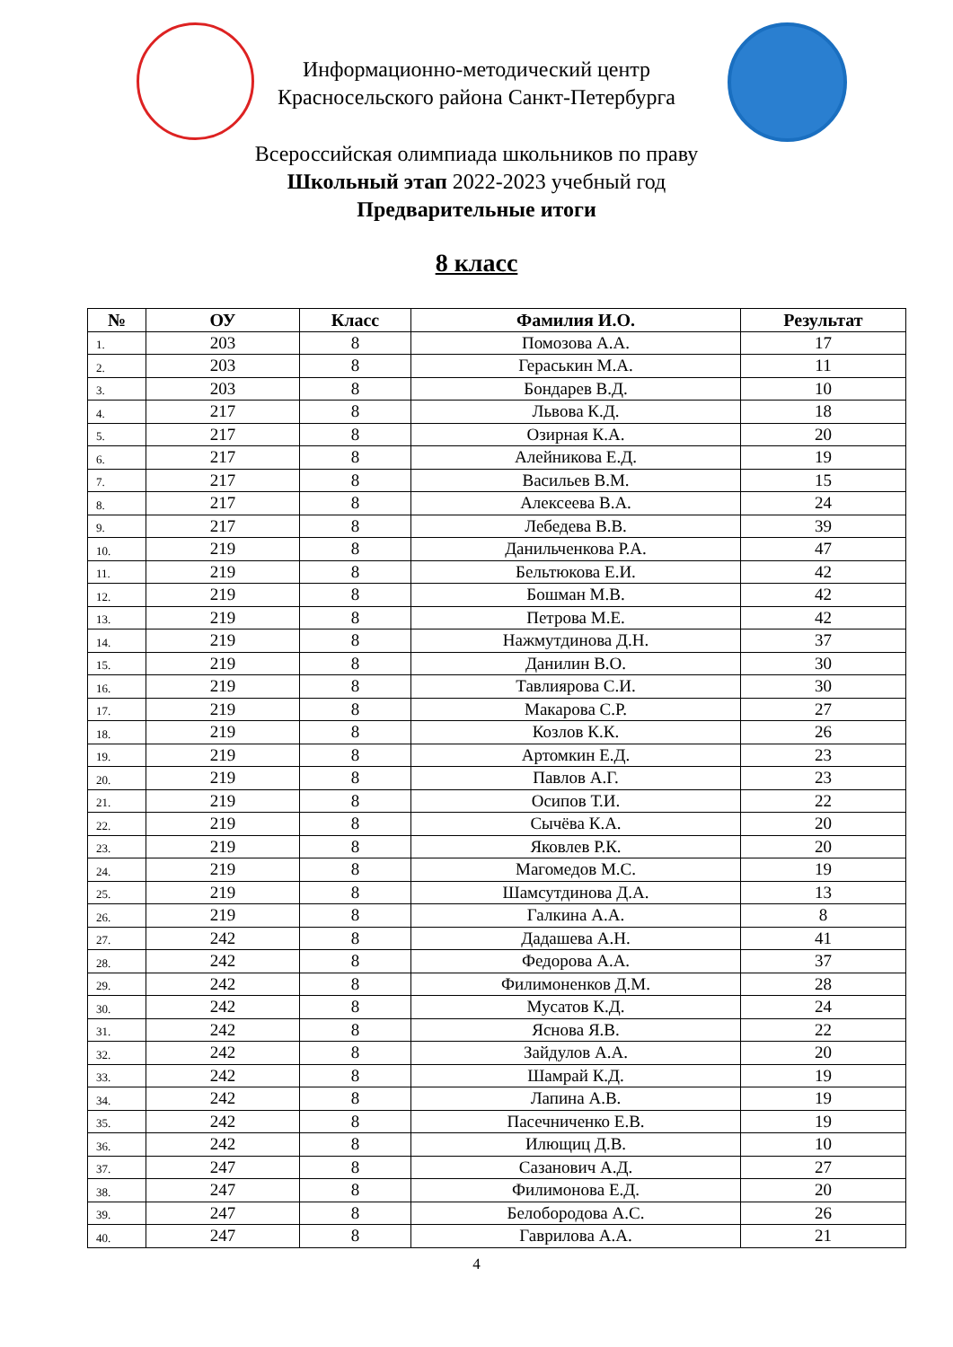Информационно-методический центр
Красносельского района Санкт-Петербурга
Всероссийская олимпиада школьников по праву
Школьный этап 2022-2023 учебный год
Предварительные итоги
8 класс
| № | ОУ | Класс | Фамилия И.О. | Результат |
| --- | --- | --- | --- | --- |
| 1. | 203 | 8 | Помозова А.А. | 17 |
| 2. | 203 | 8 | Гераськин М.А. | 11 |
| 3. | 203 | 8 | Бондарев В.Д. | 10 |
| 4. | 217 | 8 | Львова К.Д. | 18 |
| 5. | 217 | 8 | Озирная К.А. | 20 |
| 6. | 217 | 8 | Алейникова Е.Д. | 19 |
| 7. | 217 | 8 | Васильев В.М. | 15 |
| 8. | 217 | 8 | Алексеева В.А. | 24 |
| 9. | 217 | 8 | Лебедева В.В. | 39 |
| 10. | 219 | 8 | Данильченкова Р.А. | 47 |
| 11. | 219 | 8 | Бельтюкова Е.И. | 42 |
| 12. | 219 | 8 | Бошман М.В. | 42 |
| 13. | 219 | 8 | Петрова М.Е. | 42 |
| 14. | 219 | 8 | Нажмутдинова Д.Н. | 37 |
| 15. | 219 | 8 | Данилин В.О. | 30 |
| 16. | 219 | 8 | Тавлиярова С.И. | 30 |
| 17. | 219 | 8 | Макарова С.Р. | 27 |
| 18. | 219 | 8 | Козлов К.К. | 26 |
| 19. | 219 | 8 | Артомкин Е.Д. | 23 |
| 20. | 219 | 8 | Павлов А.Г. | 23 |
| 21. | 219 | 8 | Осипов Т.И. | 22 |
| 22. | 219 | 8 | Сычёва К.А. | 20 |
| 23. | 219 | 8 | Яковлев Р.К. | 20 |
| 24. | 219 | 8 | Магомедов М.С. | 19 |
| 25. | 219 | 8 | Шамсутдинова Д.А. | 13 |
| 26. | 219 | 8 | Галкина А.А. | 8 |
| 27. | 242 | 8 | Дадашева А.Н. | 41 |
| 28. | 242 | 8 | Федорова А.А. | 37 |
| 29. | 242 | 8 | Филимоненков Д.М. | 28 |
| 30. | 242 | 8 | Мусатов К.Д. | 24 |
| 31. | 242 | 8 | Яснова Я.В. | 22 |
| 32. | 242 | 8 | Зайдулов А.А. | 20 |
| 33. | 242 | 8 | Шамрай К.Д. | 19 |
| 34. | 242 | 8 | Лапина А.В. | 19 |
| 35. | 242 | 8 | Пасечниченко Е.В. | 19 |
| 36. | 242 | 8 | Илющиц Д.В. | 10 |
| 37. | 247 | 8 | Сазанович А.Д. | 27 |
| 38. | 247 | 8 | Филимонова Е.Д. | 20 |
| 39. | 247 | 8 | Белобородова А.С. | 26 |
| 40. | 247 | 8 | Гаврилова А.А. | 21 |
4